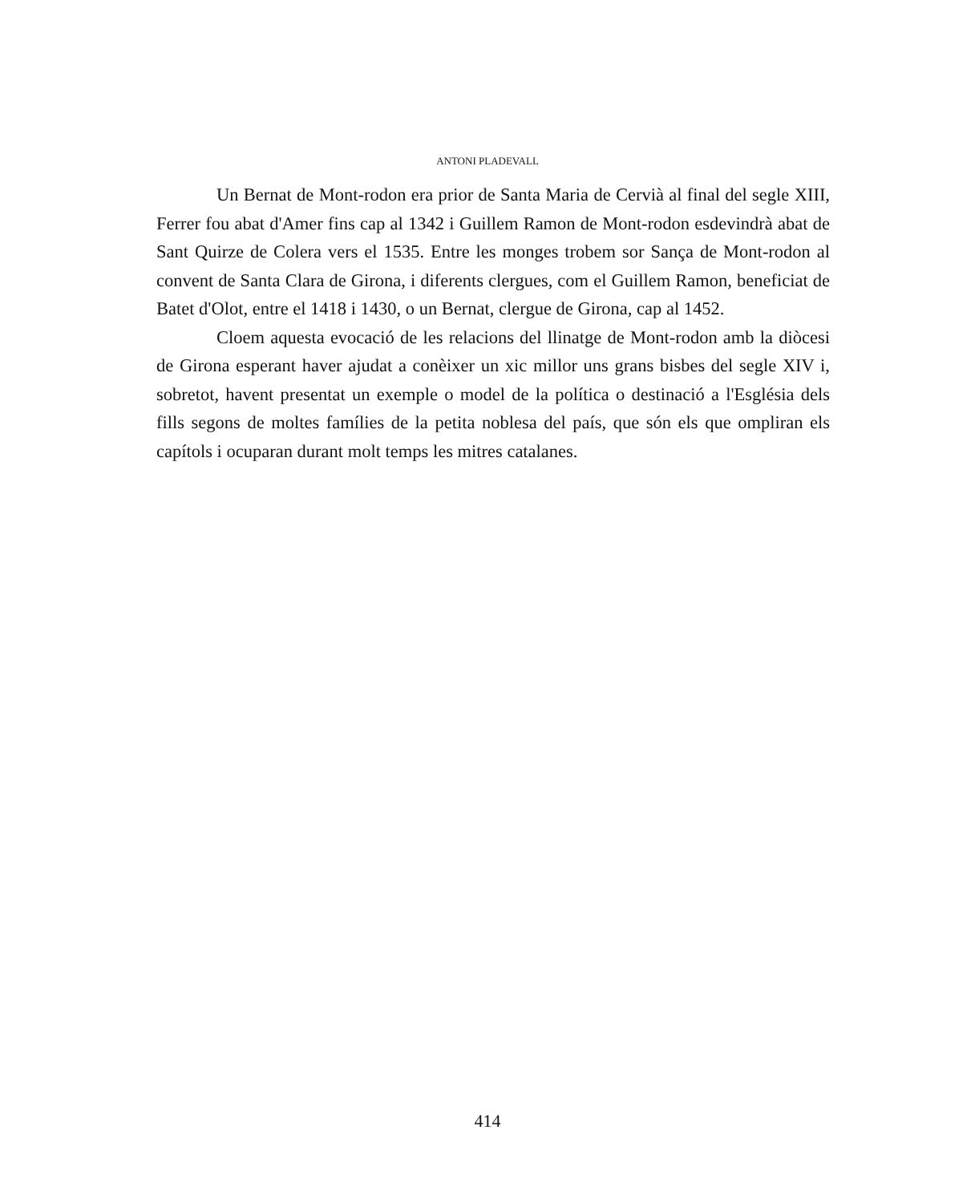ANTONI PLADEVALL
Un Bernat de Mont-rodon era prior de Santa Maria de Cervià al final del segle XIII, Ferrer fou abat d'Amer fins cap al 1342 i Guillem Ramon de Mont-rodon esdevindrà abat de Sant Quirze de Colera vers el 1535. Entre les monges trobem sor Sança de Mont-rodon al convent de Santa Clara de Girona, i diferents clergues, com el Guillem Ramon, beneficiat de Batet d'Olot, entre el 1418 i 1430, o un Bernat, clergue de Girona, cap al 1452.
Cloem aquesta evocació de les relacions del llinatge de Mont-rodon amb la diòcesi de Girona esperant haver ajudat a conèixer un xic millor uns grans bisbes del segle XIV i, sobretot, havent presentat un exemple o model de la política o destinació a l'Església dels fills segons de moltes famílies de la petita noblesa del país, que són els que ompliran els capítols i ocuparan durant molt temps les mitres catalanes.
414